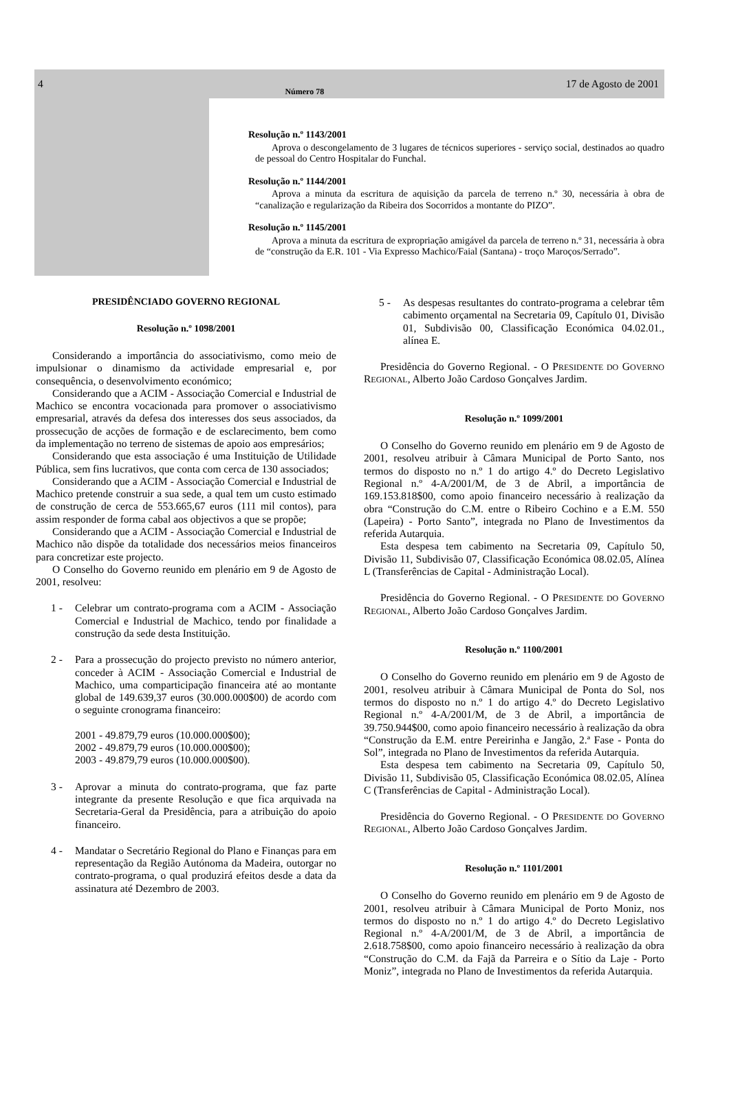4 Número 78 17 de Agosto de 2001
Resolução n.º 1143/2001
Aprova o descongelamento de 3 lugares de técnicos superiores - serviço social, destinados ao quadro de pessoal do Centro Hospitalar do Funchal.
Resolução n.º 1144/2001
Aprova a minuta da escritura de aquisição da parcela de terreno n.º 30, necessária à obra de “canalização e regularização da Ribeira dos Socorridos a montante do PIZO”.
Resolução n.º 1145/2001
Aprova a minuta da escritura de expropriação amigável da parcela de terreno n.º 31, necessária à obra de “construção da E.R. 101 - Via Expresso Machico/Faial (Santana) - troço Maroços/Serrado”.
PRESIDÊNCIADO GOVERNO REGIONAL
Resolução n.º 1098/2001
Considerando a importância do associativismo, como meio de impulsionar o dinamismo da actividade empresarial e, por consequência, o desenvolvimento económico;
Considerando que a ACIM - Associação Comercial e Industrial de Machico se encontra vocacionada para promover o associativismo empresarial, através da defesa dos interesses dos seus associados, da prossecução de acções de formação e de esclarecimento, bem como da implementação no terreno de sistemas de apoio aos empresários;
Considerando que esta associação é uma Instituição de Utilidade Pública, sem fins lucrativos, que conta com cerca de 130 associados;
Considerando que a ACIM - Associação Comercial e Industrial de Machico pretende construir a sua sede, a qual tem um custo estimado de construção de cerca de 553.665,67 euros (111 mil contos), para assim responder de forma cabal aos objectivos a que se propõe;
Considerando que a ACIM - Associação Comercial e Industrial de Machico não dispõe da totalidade dos necessários meios financeiros para concretizar este projecto.
O Conselho do Governo reunido em plenário em 9 de Agosto de 2001, resolveu:
1 - Celebrar um contrato-programa com a ACIM - Associação Comercial e Industrial de Machico, tendo por finalidade a construção da sede desta Instituição.
2 - Para a prossecução do projecto previsto no número anterior, conceder à ACIM - Associação Comercial e Industrial de Machico, uma comparticipação financeira até ao montante global de 149.639,37 euros (30.000.000$00) de acordo com o seguinte cronograma financeiro:
2001 - 49.879,79 euros (10.000.000$00);
2002 - 49.879,79 euros (10.000.000$00);
2003 - 49.879,79 euros (10.000.000$00).
3 - Aprovar a minuta do contrato-programa, que faz parte integrante da presente Resolução e que fica arquivada na Secretaria-Geral da Presidência, para a atribuição do apoio financeiro.
4 - Mandatar o Secretário Regional do Plano e Finanças para em representação da Região Autónoma da Madeira, outorgar no contrato-programa, o qual produzirá efeitos desde a data da assinatura até Dezembro de 2003.
5 - As despesas resultantes do contrato-programa a celebrar têm cabimento orçamental na Secretaria 09, Capítulo 01, Divisão 01, Subdivisão 00, Classificação Económica 04.02.01., alínea E.
Presidência do Governo Regional. - O PRESIDENTE DO GOVERNO REGIONAL, Alberto João Cardoso Gonçalves Jardim.
Resolução n.º 1099/2001
O Conselho do Governo reunido em plenário em 9 de Agosto de 2001, resolveu atribuir à Câmara Municipal de Porto Santo, nos termos do disposto no n.º 1 do artigo 4.º do Decreto Legislativo Regional n.º 4-A/2001/M, de 3 de Abril, a importância de 169.153.818$00, como apoio financeiro necessário à realização da obra “Construção do C.M. entre o Ribeiro Cochino e a E.M. 550 (Lapeira) - Porto Santo”, integrada no Plano de Investimentos da referida Autarquia.
Esta despesa tem cabimento na Secretaria 09, Capítulo 50, Divisão 11, Subdivisão 07, Classificação Económica 08.02.05, Alínea L (Transferências de Capital - Administração Local).
Presidência do Governo Regional. - O PRESIDENTE DO GOVERNO REGIONAL, Alberto João Cardoso Gonçalves Jardim.
Resolução n.º 1100/2001
O Conselho do Governo reunido em plenário em 9 de Agosto de 2001, resolveu atribuir à Câmara Municipal de Ponta do Sol, nos termos do disposto no n.º 1 do artigo 4.º do Decreto Legislativo Regional n.º 4-A/2001/M, de 3 de Abril, a importância de 39.750.944$00, como apoio financeiro necessário à realização da obra “Construção da E.M. entre Pereirinha e Jangão, 2.ª Fase - Ponta do Sol”, integrada no Plano de Investimentos da referida Autarquia.
Esta despesa tem cabimento na Secretaria 09, Capítulo 50, Divisão 11, Subdivisão 05, Classificação Económica 08.02.05, Alínea C (Transferências de Capital - Administração Local).
Presidência do Governo Regional. - O PRESIDENTE DO GOVERNO REGIONAL, Alberto João Cardoso Gonçalves Jardim.
Resolução n.º 1101/2001
O Conselho do Governo reunido em plenário em 9 de Agosto de 2001, resolveu atribuir à Câmara Municipal de Porto Moniz, nos termos do disposto no n.º 1 do artigo 4.º do Decreto Legislativo Regional n.º 4-A/2001/M, de 3 de Abril, a importância de 2.618.758$00, como apoio financeiro necessário à realização da obra “Construção do C.M. da Fajã da Parreira e o Sítio da Laje - Porto Moniz”, integrada no Plano de Investimentos da referida Autarquia.